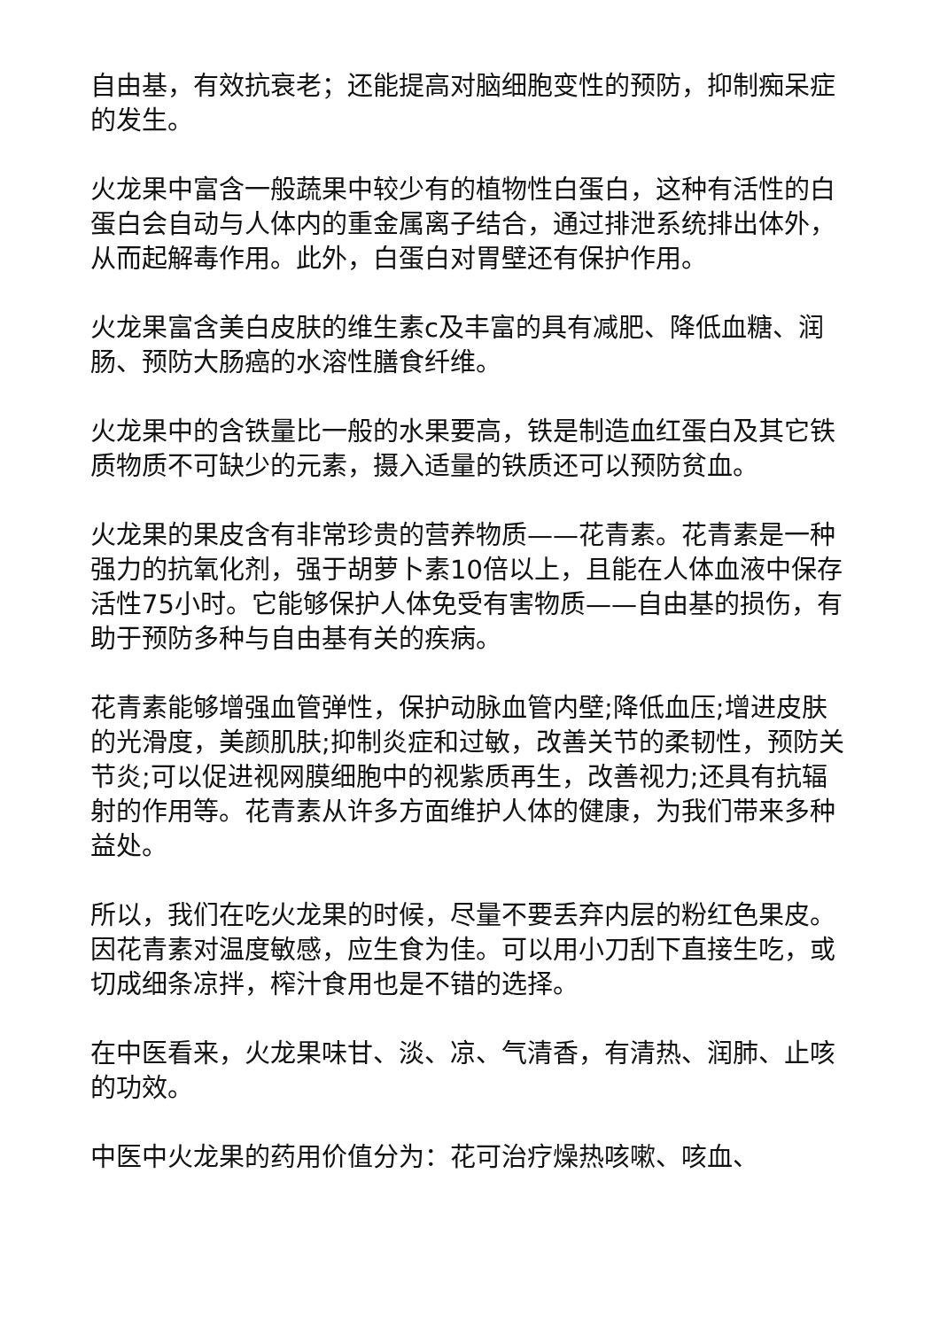自由基，有效抗衰老；还能提高对脑细胞变性的预防，抑制痴呆症的发生。
火龙果中富含一般蔬果中较少有的植物性白蛋白，这种有活性的白蛋白会自动与人体内的重金属离子结合，通过排泄系统排出体外，从而起解毒作用。此外，白蛋白对胃壁还有保护作用。
火龙果富含美白皮肤的维生素c及丰富的具有减肥、降低血糖、润肠、预防大肠癌的水溶性膳食纤维。
火龙果中的含铁量比一般的水果要高，铁是制造血红蛋白及其它铁质物质不可缺少的元素，摄入适量的铁质还可以预防贫血。
火龙果的果皮含有非常珍贵的营养物质——花青素。花青素是一种强力的抗氧化剂，强于胡萝卜素10倍以上，且能在人体血液中保存活性75小时。它能够保护人体免受有害物质——自由基的损伤，有助于预防多种与自由基有关的疾病。
花青素能够增强血管弹性，保护动脉血管内壁;降低血压;增进皮肤的光滑度，美颜肌肤;抑制炎症和过敏，改善关节的柔韧性，预防关节炎;可以促进视网膜细胞中的视紫质再生，改善视力;还具有抗辐射的作用等。花青素从许多方面维护人体的健康，为我们带来多种益处。
所以，我们在吃火龙果的时候，尽量不要丢弃内层的粉红色果皮。因花青素对温度敏感，应生食为佳。可以用小刀刮下直接生吃，或切成细条凉拌，榨汁食用也是不错的选择。
在中医看来，火龙果味甘、淡、凉、气清香，有清热、润肺、止咳的功效。
中医中火龙果的药用价值分为：花可治疗燥热咳嗽、咳血、